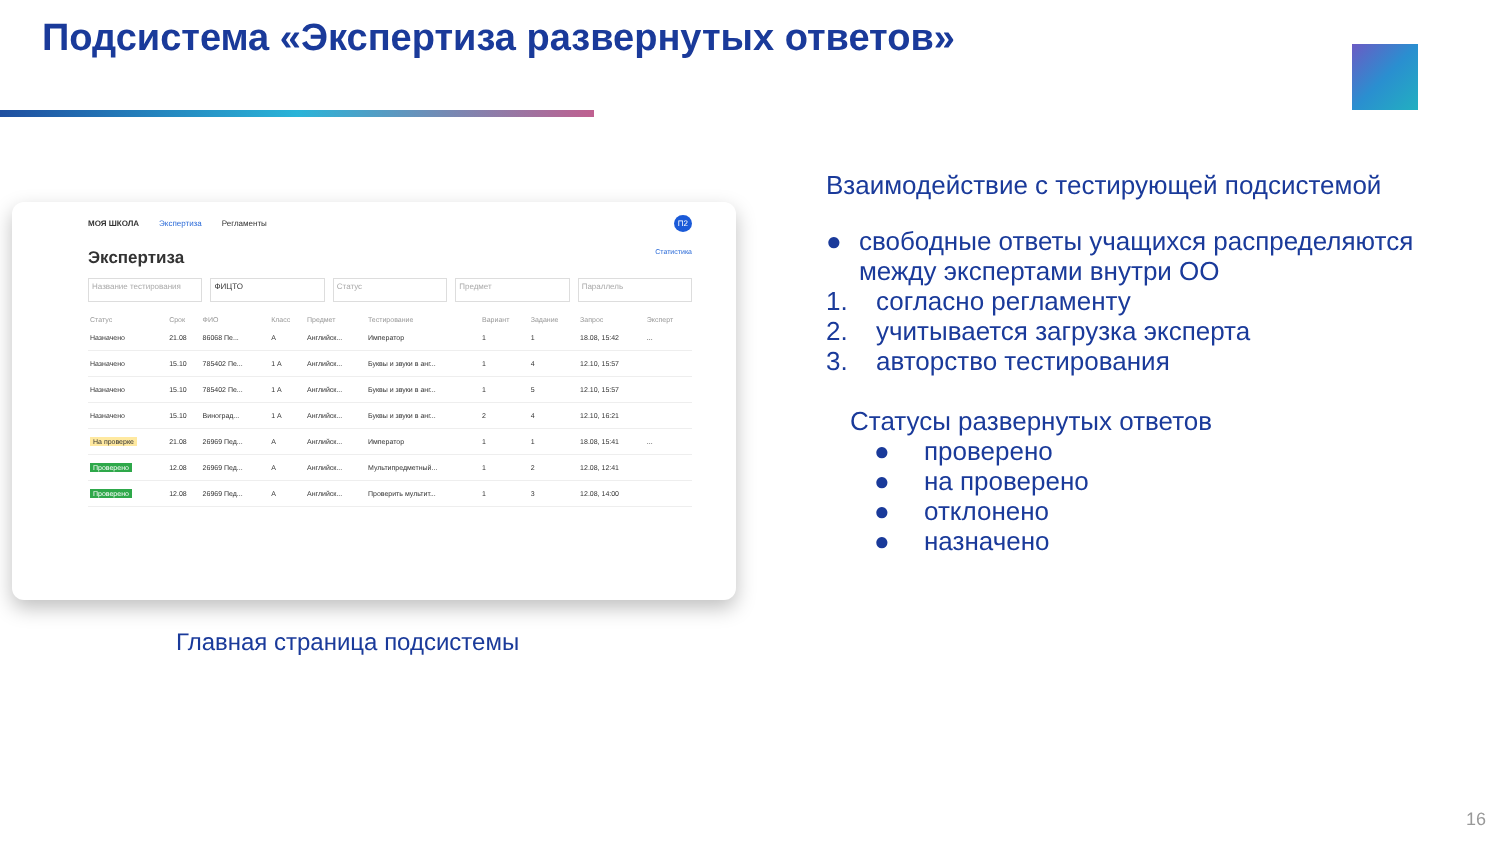Подсистема «Экспертиза развернутых ответов»
МОЯ ШКОЛА Экспертиза Регламенты П2
Экспертиза Статистика
Название тестирования ФИЦТО Статус Предмет Параллель
| Статус | Срок | ФИО | Класс | Предмет | Тестирование | Вариант | Задание | Запрос | Эксперт |
| --- | --- | --- | --- | --- | --- | --- | --- | --- | --- |
| Назначено | 21.08 | 86068 Пе... | А | Английск... | Император | 1 | 1 | 18.08, 15:42 | ... |
| Назначено | 15.10 | 785402 Пе... | 1 А | Английск... | Буквы и звуки в анг... | 1 | 4 | 12.10, 15:57 | |
| Назначено | 15.10 | 785402 Пе... | 1 А | Английск... | Буквы и звуки в анг... | 1 | 5 | 12.10, 15:57 | |
| Назначено | 15.10 | Виноград... | 1 А | Английск... | Буквы и звуки в анг... | 2 | 4 | 12.10, 16:21 | |
| На проверке | 21.08 | 26969 Пед... | А | Английск... | Император | 1 | 1 | 18.08, 15:41 | ... |
| Проверено | 12.08 | 26969 Пед... | А | Английск... | Мультипредметный... | 1 | 2 | 12.08, 12:41 | |
| Проверено | 12.08 | 26969 Пед... | А | Английск... | Проверить мультит... | 1 | 3 | 12.08, 14:00 | |
Главная страница подсистемы
Взаимодействие с тестирующей подсистемой
● свободные ответы учащихся распределяются между экспертами внутри ОО
1. согласно регламенту
2. учитывается загрузка эксперта
3. авторство тестирования
Статусы развернутых ответов
● проверено
● на проверено
● отклонено
● назначено
16